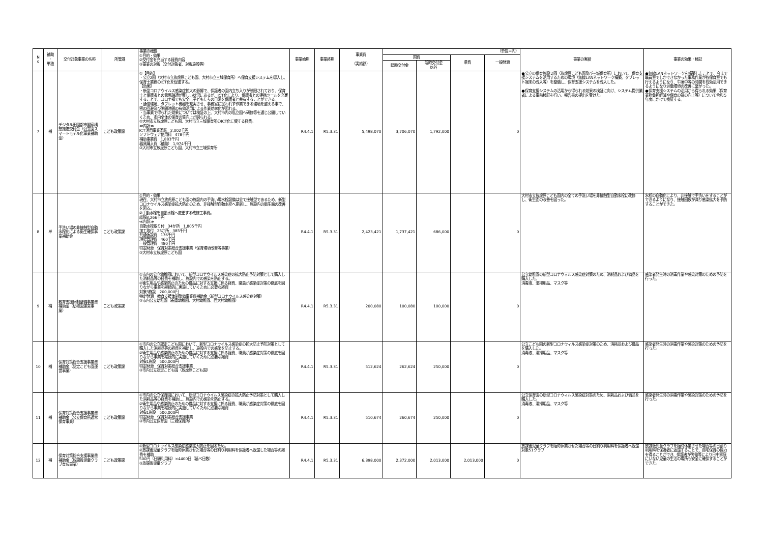| N o | 補助 ・ 単独 | 交付対象事業の名称 | 所管課 | 事業の概要 ①目的・効果 ②交付金を充当する経費内容 ③事業の対象（交付対象者、対象施設等） | 事業始期 | 事業終期 | 事業費 （実績額） | （単位＝円） | | | | 事業の実績 | 事業の効果・検証 |
| --- | --- | --- | --- | --- | --- | --- | --- | --- | --- | --- | --- | --- | --- |
| | | | | | | | | 国費 | | 県費 | 一般財源 | | |
| | | | | | | | | 臨時交付金 | 臨時交付金 以外 | | | | |
| 7 | 補 | デジタル田園都市国家構想推進交付金（公立園スマートモデル化事業補助金） | こども政策課 | ①【目的】 ・公立2園（大村市立放虎原こども園、大村市立三城保育所）へ保育支援システムを導入し、保育士業務のICT化を促進する。 【効果】 ・新型コロナウイルス感染症拡大の影響で、保護者の園内立ち入りが制限されており、保育士と保護者との意思疎通が難しい状況にあるが、ICT化により、保護者との連携ツールを充実することで、コロナ禍でも安全に子どもたちの日常を保護者と共有することができる。 ・通信環境、タブレット機器を充実させ、事務室に捉われず作業できる環境を整える事で、密の回避及び隙間時間の有効活用による作業効率化が図れる。 ・当事業で得られた効果については検証の上、大村市内の私立園へ研修等を通じ公開していくため、市内全体の保育の質向上が図られる。 ②大村市立放虎原こども園、大村市立三城保育所のICT化に資する経費。 ≪内訳≫ ICT活用事業委託 2,002千円 ソフトウェア使用料 478千円 補助事業費 1,883千円 器具購入費（補助） 1,974千円 ③大村市立放虎原こども園、大村市立三城保育所 | R4.4.1 | R5.3.31 | 5,498,070 | 3,706,070 | 1,792,000 | | 0 | ●公立の保育施設２園（放虎原こども園及び三城保育所）において、保育支援システムを活用するための環境（無線LANネットワーク構築、タブレット端末の導入等）を整備し、保育支援システムを導入した。 ●保育支援システムの活用から得られる効果の検証に向け、システム提供業者による事前検証を行い、報告書の提出を受けた。 | ●無線LANネットワークを構築したことで、今まで職員室でしかできなかった事務作業が各保育室でも行えるようになり、午睡中等の時間を有効活用できるようになり労働環境の改善に繋がった。 ●保育支援システムの活用から得られる効果（保育業務負担軽減や保育の質の向上等）について令和５年度にかけて検証する。 |
| 8 | 単 | 手洗い場の非接触型自動水栓化による衛生確保事業補助金 | こども政策課 | ①目的・効果 現在、大村市立放虎原こども園の施設内の手洗い場水栓設備は全て接触型であるため、新型コロナウイルス感染症拡大防止のため、非接触型自動水栓へ更新し、施設内の衛生面の改善を図る。 ②手動水栓を自動水栓へ変更する改修工事費。 総額3,266千円 ≪内訳≫ 自動水栓取り付 34か所 1,805千円 加工取付 25か所 385千円 共通仮設費 136千円 現場管理費 460千円 一般管理費 480千円 特定財源 保育対策総合支援事業（保育環境改善等事業） ③大村市立放虎原こども園 | R4.4.1 | R5.3.31 | 2,423,421 | 1,737,421 | 686,000 | | 0 | 大村市立放虎原こども園内の全ての手洗い場を非接触型自動水栓に改修し、衛生面の改善を図った。 | 水栓の自動化により、非接触で手洗いをすることができるようになり、接触回数が減り感染拡大を予防することができた。 |
| 9 | 補 | 教育支援体制整備事業費補助金（幼稚園運営事業） | こども政策課 | ①市内の公立幼稚園において、新型コロナウイルス感染症の拡大防止予防対策として購入した消耗品等の経費を補助し、施設内での感染を防止する。 ②衛生用品や感染防止のための備品に対する支援に係る経費、職員が感染症対策の徹底を図りながら事業を継続的に実施していくために必要な経費 対象3施設 200,000円 特定財源 教育支援体制整備事業費補助金（新型コロナウイルス感染症対策） ③市内公立幼稚園（福重幼稚園、大村幼稚園、西大村幼稚園） | R4.4.1 | R5.3.31 | 200,080 | 100,080 | 100,000 | | 0 | 公立幼稚園の新型コロナウィルス感染症対策のため、消耗品および備品を購入した。 消毒液、清掃用品、マスク等 | 感染者発生時の消毒作業や感染対策のための予防を行った。 |
| 10 | 補 | 保育対策総合支援事業費補助金（認定こども園運営事業） | こども政策課 | ①市内の公立認定こども園において、新型コロナウイルス感染症の拡大防止予防対策として購入した消耗品等の経費を補助し、施設内での感染を防止する。 ②衛生用品や感染防止のための備品に対する支援に係る経費、職員が感染症対策の徹底を図りながら事業を継続的に実施していくために必要な経費 対象1施設 500,000円 特定財源 保育対策総合支援事業 ③市内公立認定こども園（放虎原こども園） | R4.4.1 | R5.3.31 | 512,624 | 262,624 | 250,000 | | 0 | 公立こども園の新型コロナウィルス感染症対策のため、消耗品および備品を購入した。 消毒液、清掃用品、マスク等 | 感染者発生時の消毒作業や感染対策のための予防を行った。 |
| 11 | 補 | 保育対策総合支援事業費補助金（公立保育所通常保育事業） | こども政策課 | ①市内の公立保育園において、新型コロナウイルス感染症の拡大防止予防対策として購入した消耗品等の経費を補助し、施設内での感染を防止する。 ②衛生用品や感染防止のための備品に対する支援に係る経費、職員が感染症対策の徹底を図りながら事業を継続的に実施していくために必要な経費 対象1施設 500,000円 特定財源 保育対策総合支援事業 ③市内公立保育園（三城保育所） | R4.4.1 | R5.3.31 | 510,674 | 260,674 | 250,000 | | 0 | 公立保育園の新型コロナウィルス感染症対策のため、消耗品および備品を購入した。 消毒液、清掃用品、マスク等 | 感染者発生時の消毒作業や感染対策のための予防を行った。 |
| 12 | 補 | 保育対策総合支援事業費補助金（放課後児童クラブ育成事業） | こども政策課 | ①新型コロナウイルス感染症感染拡大防止を図るため。 ②放課後児童クラブを臨時休業させた場合等の日割り利用料を保護者へ返還した場合等の経費を補助 500円（日額利用料）×4400日（延べ日数） ③放課後児童クラブ | R4.4.1 | R5.3.31 | 6,398,000 | 2,372,000 | 2,013,000 | 2,013,000 | 0 | 放課後児童クラブを臨時休業させた場合等の日割り利用料を保護者へ返還 対象51クラブ | 放課後児童クラブを臨時休業させた場合等の日割り利用料を保護者に返還することで、自宅保育の協力を得ることができ、保護者が労働等により日中家庭にいない児童の生活の場所も安全に確保することができた。 |